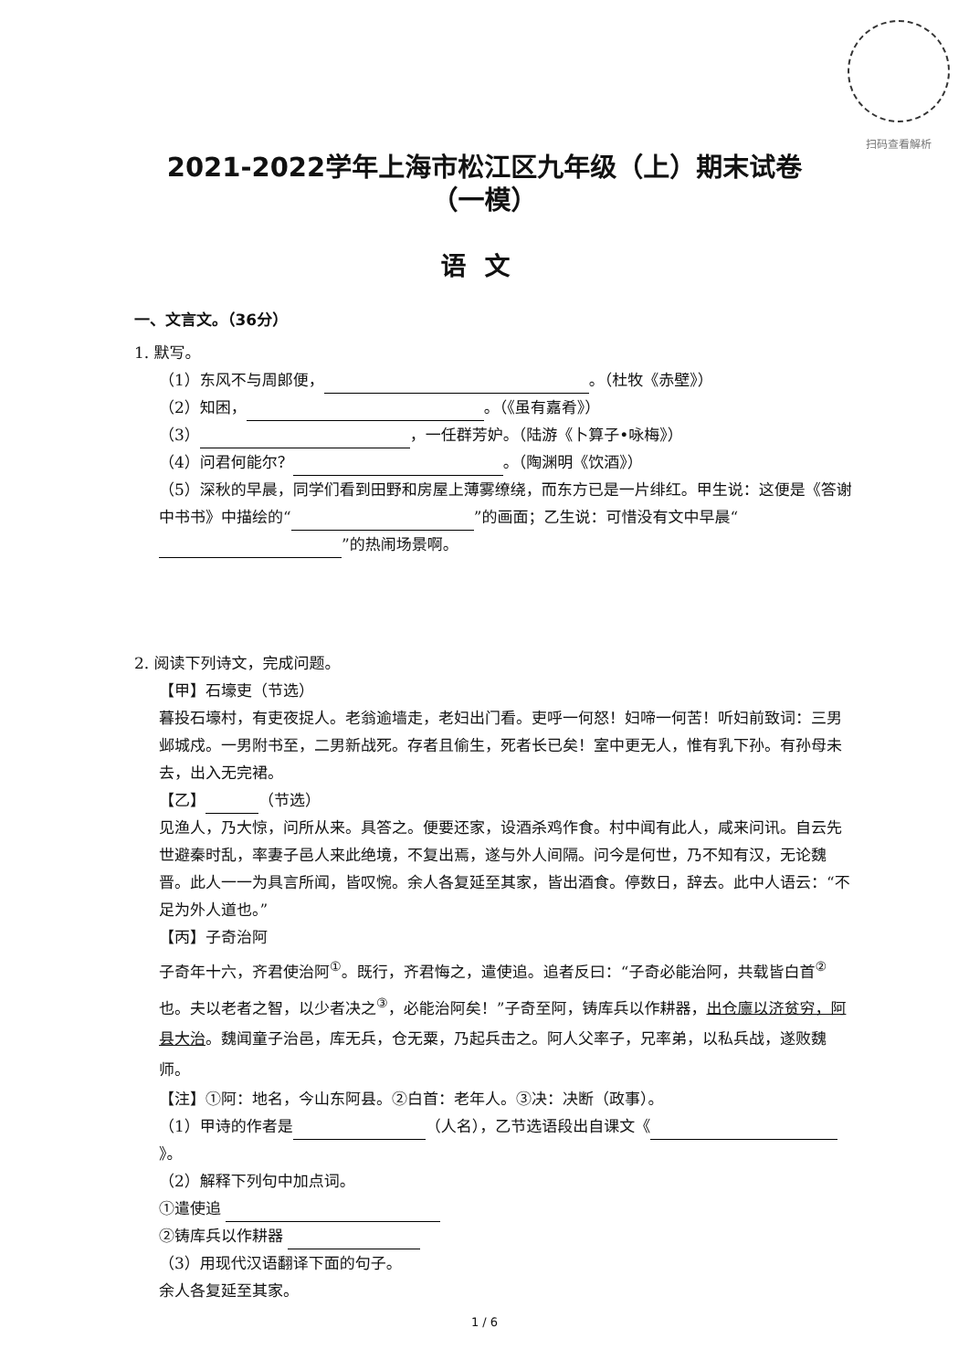扫码查看解析
2021-2022学年上海市松江区九年级（上）期末试卷
（一模）
语文
一、文言文。（36分）
1. 默写。
（1）东风不与周郎便， 。（杜牧《赤壁》）
（2）知困， 。（《虽有嘉肴》）
（3） ，一任群芳妒。（陆游《卜算子•咏梅》）
（4）问君何能尔？ 。（陶渊明《饮酒》）
（5）深秋的早晨，同学们看到田野和房屋上薄雾缭绕，而东方已是一片绯红。甲生说：这便是《答谢中书书》中描绘的“ ”的画面；乙生说：可惜没有文中早晨“ ”的热闹场景啊。
2. 阅读下列诗文，完成问题。
【甲】石壕吏（节选）
暮投石壕村，有吏夜捉人。老翁逾墙走，老妇出门看。吏呼一何怒！妇啼一何苦！听妇前致词：三男邺城戍。一男附书至，二男新战死。存者且偷生，死者长已矣！室中更无人，惟有乳下孙。有孙母未去，出入无完裙。
【乙】 （节选）
见渔人，乃大惊，问所从来。具答之。便要还家，设酒杀鸡作食。村中闻有此人，咸来问讯。自云先世避秦时乱，率妻子邑人来此绝境，不复出焉，遂与外人间隔。问今是何世，乃不知有汉，无论魏晋。此人一一为具言所闻，皆叹惋。余人各复延至其家，皆出酒食。停数日，辞去。此中人语云：“不足为外人道也。”
【丙】子奇治阿
子奇年十六，齐君使治阿<sup>①</sup>。既行，齐君悔之，遣使追。追者反曰：“子奇必能治阿，共载皆白首<sup>②</sup>也。夫以老者之智，以少者决之<sup>③</sup>，必能治阿矣！”子奇至阿，铸库兵以作耕器，出仓廪以济贫穷，阿县大治。魏闻童子治邑，库无兵，仓无粟，乃起兵击之。阿人父率子，兄率弟，以私兵战，遂败魏师。
【注】①阿：地名，今山东阿县。②白首：老年人。③决：决断（政事）。
（1）甲诗的作者是 （人名），乙节选语段出自课文《 》。
（2）解释下列句中加点词。
①遣使追
②铸库兵以作耕器
（3）用现代汉语翻译下面的句子。
余人各复延至其家。
1 / 6